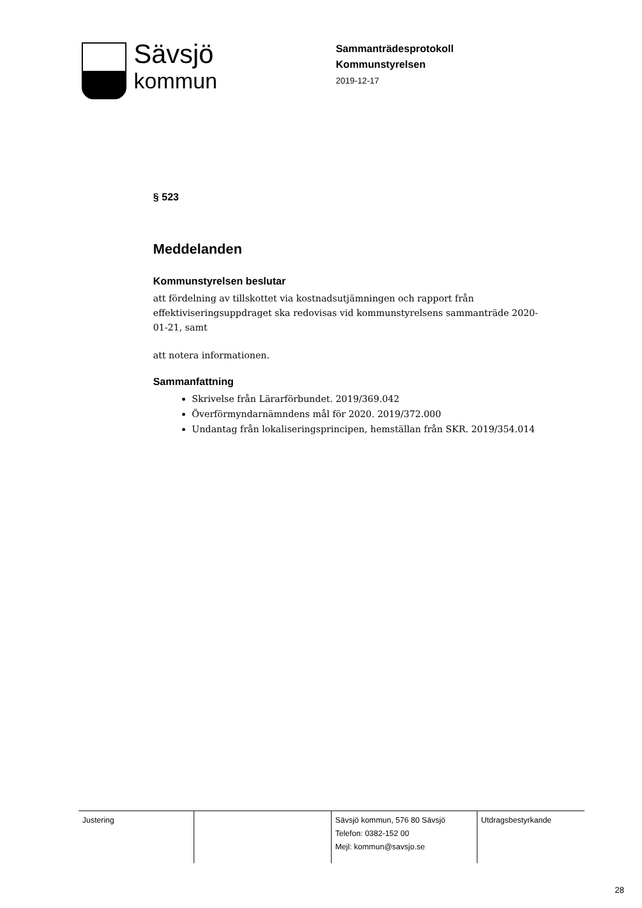Sävsjö
kommun
Sammanträdesprotokoll
Kommunstyrelsen
2019-12-17
§ 523
Meddelanden
Kommunstyrelsen beslutar
att fördelning av tillskottet via kostnadsutjämningen och rapport från effektiviseringsuppdraget ska redovisas vid kommunstyrelsens sammanträde 2020-01-21, samt
att notera informationen.
Sammanfattning
Skrivelse från Lärarförbundet. 2019/369.042
Överförmyndarnämndens mål för 2020. 2019/372.000
Undantag från lokaliseringsprincipen, hemställan från SKR. 2019/354.014
| Justering | | Sävsjö kommun, 576 80 Sävsjö Telefon: 0382-152 00 Mejl: kommun@savsjo.se | Utdragsbestyrkande |
28